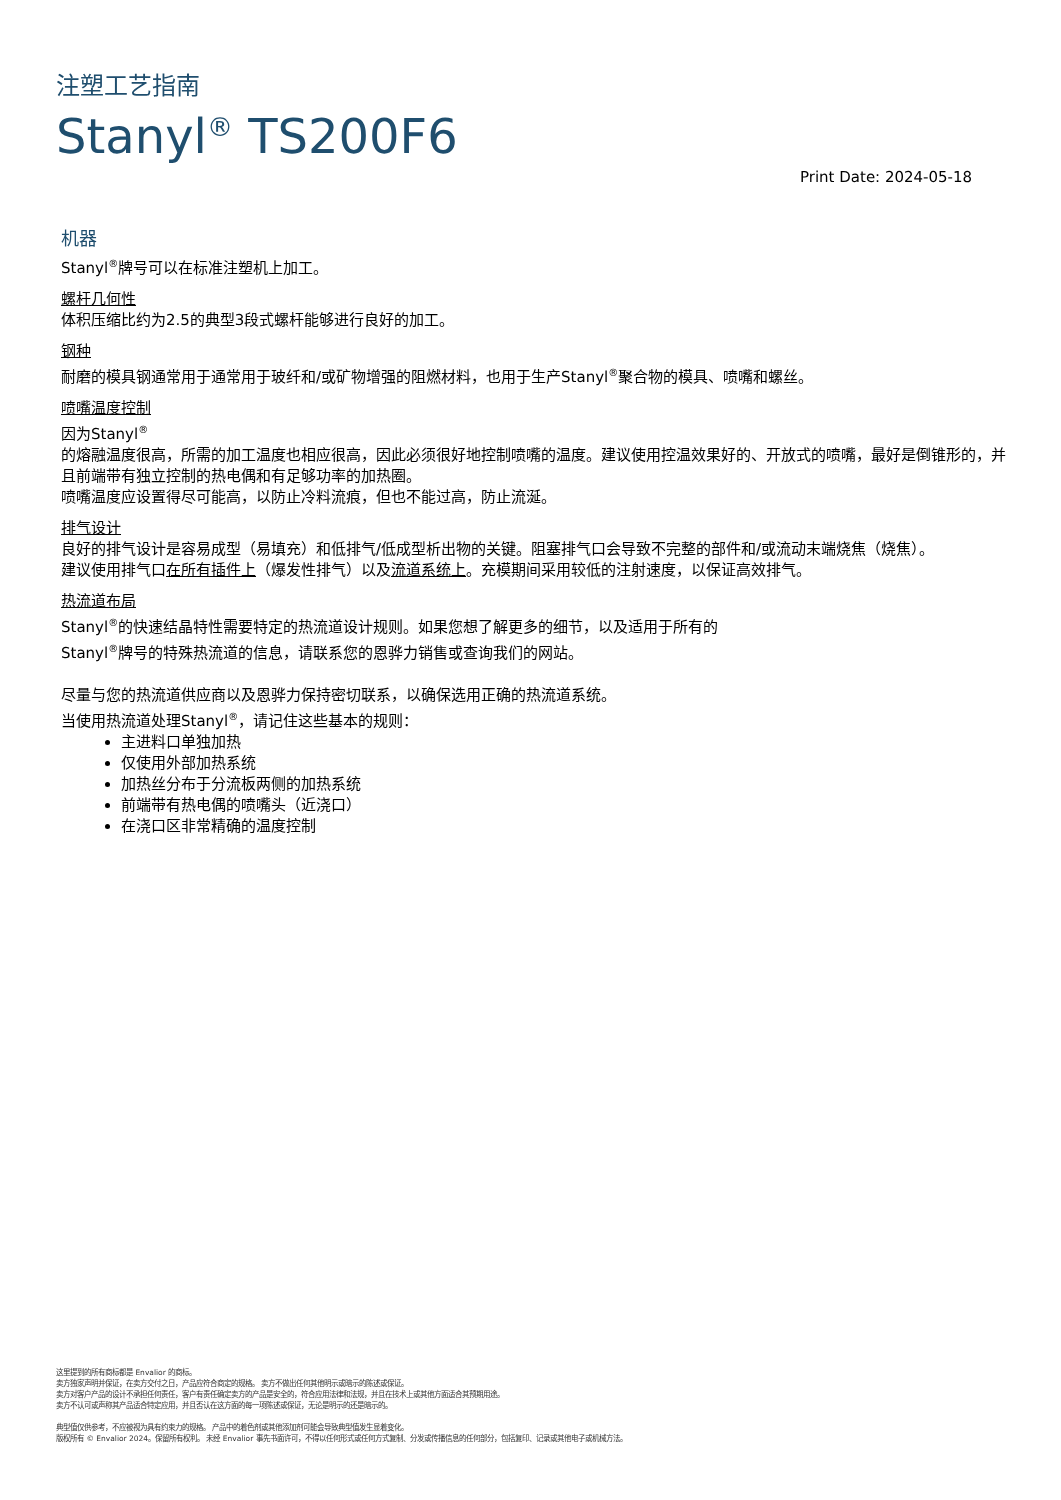注塑工艺指南
Stanyl<sup>®</sup> TS200F6
Print Date: 2024-05-18
机器
Stanyl<sup>®</sup>牌号可以在标准注塑机上加工。
螺杆几何性
体积压缩比约为2.5的典型3段式螺杆能够进行良好的加工。
钢种
耐磨的模具钢通常用于通常用于玻纤和/或矿物增强的阻燃材料，也用于生产Stanyl<sup>®</sup>聚合物的模具、喷嘴和螺丝。
喷嘴温度控制
因为Stanyl<sup>®</sup>
的熔融温度很高，所需的加工温度也相应很高，因此必须很好地控制喷嘴的温度。建议使用控温效果好的、开放式的喷嘴，最好是倒锥形的，并且前端带有独立控制的热电偶和有足够功率的加热圈。
喷嘴温度应设置得尽可能高，以防止冷料流痕，但也不能过高，防止流涎。
排气设计
良好的排气设计是容易成型（易填充）和低排气/低成型析出物的关键。阻塞排气口会导致不完整的部件和/或流动末端烧焦（烧焦）。
建议使用排气口在所有插件上（爆发性排气）以及流道系统上。充模期间采用较低的注射速度，以保证高效排气。
热流道布局
Stanyl<sup>®</sup>的快速结晶特性需要特定的热流道设计规则。如果您想了解更多的细节，以及适用于所有的
Stanyl<sup>®</sup>牌号的特殊热流道的信息，请联系您的恩骅力销售或查询我们的网站。
尽量与您的热流道供应商以及恩骅力保持密切联系，以确保选用正确的热流道系统。
当使用热流道处理Stanyl<sup>®</sup>，请记住这些基本的规则：
主进料口单独加热
仅使用外部加热系统
加热丝分布于分流板两侧的加热系统
前端带有热电偶的喷嘴头（近浇口）
在浇口区非常精确的温度控制
这里提到的所有商标都是 Envalior 的商标。
卖方独家声明并保证，在卖方交付之日，产品应符合商定的规格。 卖方不做出任何其他明示或暗示的陈述或保证。
卖方对客户产品的设计不承担任何责任，客户有责任确定卖方的产品是安全的，符合应用法律和法规，并且在技术上或其他方面适合其预期用途。
卖方不认可或声称其产品适合特定应用，并且否认在这方面的每一项陈述或保证，无论是明示的还是暗示的。
典型值仅供参考，不应被视为具有约束力的规格。 产品中的着色剂或其他添加剂可能会导致典型值发生显着变化。
版权所有 © Envalior 2024。保留所有权利。 未经 Envalior 事先书面许可，不得以任何形式或任何方式复制、分发或传播信息的任何部分，包括复印、记录或其他电子或机械方法。